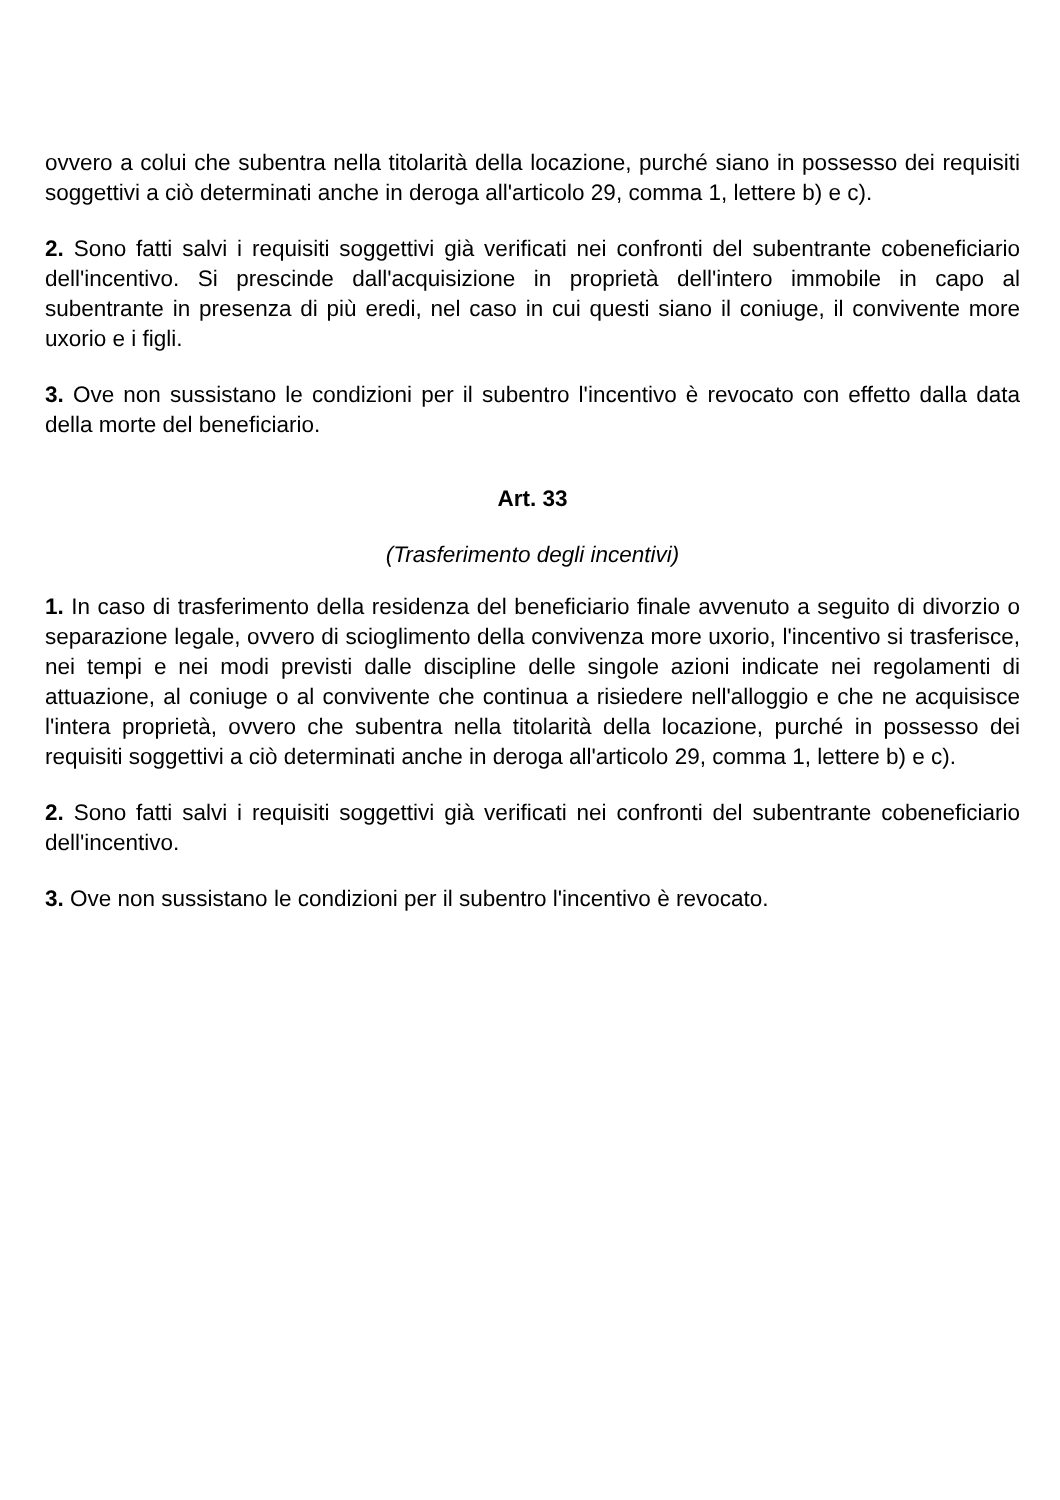ovvero a colui che subentra nella titolarità della locazione, purché siano in possesso dei requisiti soggettivi a ciò determinati anche in deroga all'articolo 29, comma 1, lettere b) e c).
2. Sono fatti salvi i requisiti soggettivi già verificati nei confronti del subentrante cobeneficiario dell'incentivo. Si prescinde dall'acquisizione in proprietà dell'intero immobile in capo al subentrante in presenza di più eredi, nel caso in cui questi siano il coniuge, il convivente more uxorio e i figli.
3. Ove non sussistano le condizioni per il subentro l'incentivo è revocato con effetto dalla data della morte del beneficiario.
Art. 33
(Trasferimento degli incentivi)
1. In caso di trasferimento della residenza del beneficiario finale avvenuto a seguito di divorzio o separazione legale, ovvero di scioglimento della convivenza more uxorio, l'incentivo si trasferisce, nei tempi e nei modi previsti dalle discipline delle singole azioni indicate nei regolamenti di attuazione, al coniuge o al convivente che continua a risiedere nell'alloggio e che ne acquisisce l'intera proprietà, ovvero che subentra nella titolarità della locazione, purché in possesso dei requisiti soggettivi a ciò determinati anche in deroga all'articolo 29, comma 1, lettere b) e c).
2. Sono fatti salvi i requisiti soggettivi già verificati nei confronti del subentrante cobeneficiario dell'incentivo.
3. Ove non sussistano le condizioni per il subentro l'incentivo è revocato.